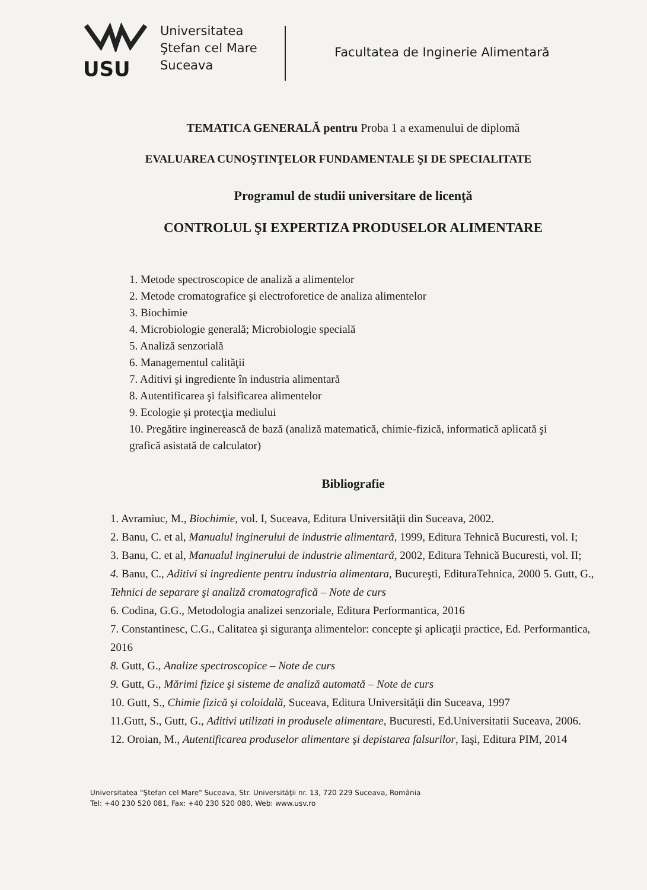USU
Universitatea
Ştefan cel Mare
Suceava
Facultatea de Inginerie Alimentară
TEMATICA GENERALĂ pentru Proba 1 a examenului de diplomă
EVALUAREA CUNOŞTINŢELOR FUNDAMENTALE ŞI DE SPECIALITATE
Programul de studii universitare de licenţă
CONTROLUL ŞI EXPERTIZA PRODUSELOR ALIMENTARE
1. Metode spectroscopice de analiză a alimentelor
2. Metode cromatografice şi electroforetice de analiza alimentelor
3. Biochimie
4. Microbiologie generală; Microbiologie specială
5. Analiză senzorială
6. Managementul calităţii
7. Aditivi şi ingrediente în industria alimentară
8. Autentificarea şi falsificarea alimentelor
9. Ecologie şi protecţia mediului
10. Pregătire inginerească de bază (analiză matematică, chimie-fizică, informatică aplicată şi grafică asistată de calculator)
Bibliografie
1. Avramiuc, M., Biochimie, vol. I, Suceava, Editura Universităţii din Suceava, 2002.
2. Banu, C. et al, Manualul inginerului de industrie alimentară, 1999, Editura Tehnică Bucuresti, vol. I;
3. Banu, C. et al, Manualul inginerului de industrie alimentară, 2002, Editura Tehnică Bucuresti, vol. II;
4. Banu, C., Aditivi si ingrediente pentru industria alimentara, Bucureşti, EdituraTehnica, 2000 5. Gutt, G., Tehnici de separare şi analiză cromatografică – Note de curs
6. Codina, G.G., Metodologia analizei senzoriale, Editura Performantica, 2016
7. Constantinesc, C.G., Calitatea şi siguranţa alimentelor: concepte şi aplicaţii practice, Ed. Performantica, 2016
8. Gutt, G., Analize spectroscopice – Note de curs
9. Gutt, G., Mărimi fizice şi sisteme de analiză automată – Note de curs
10. Gutt, S., Chimie fizică şi coloidală, Suceava, Editura Universităţii din Suceava, 1997
11.Gutt, S., Gutt, G., Aditivi utilizati in produsele alimentare, Bucuresti, Ed.Universitatii Suceava, 2006.
12. Oroian, M., Autentificarea produselor alimentare şi depistarea falsurilor, Iaşi, Editura PIM, 2014
Universitatea "Ştefan cel Mare" Suceava, Str. Universităţii nr. 13, 720 229 Suceava, România
Tel: +40 230 520 081, Fax: +40 230 520 080, Web: www.usv.ro